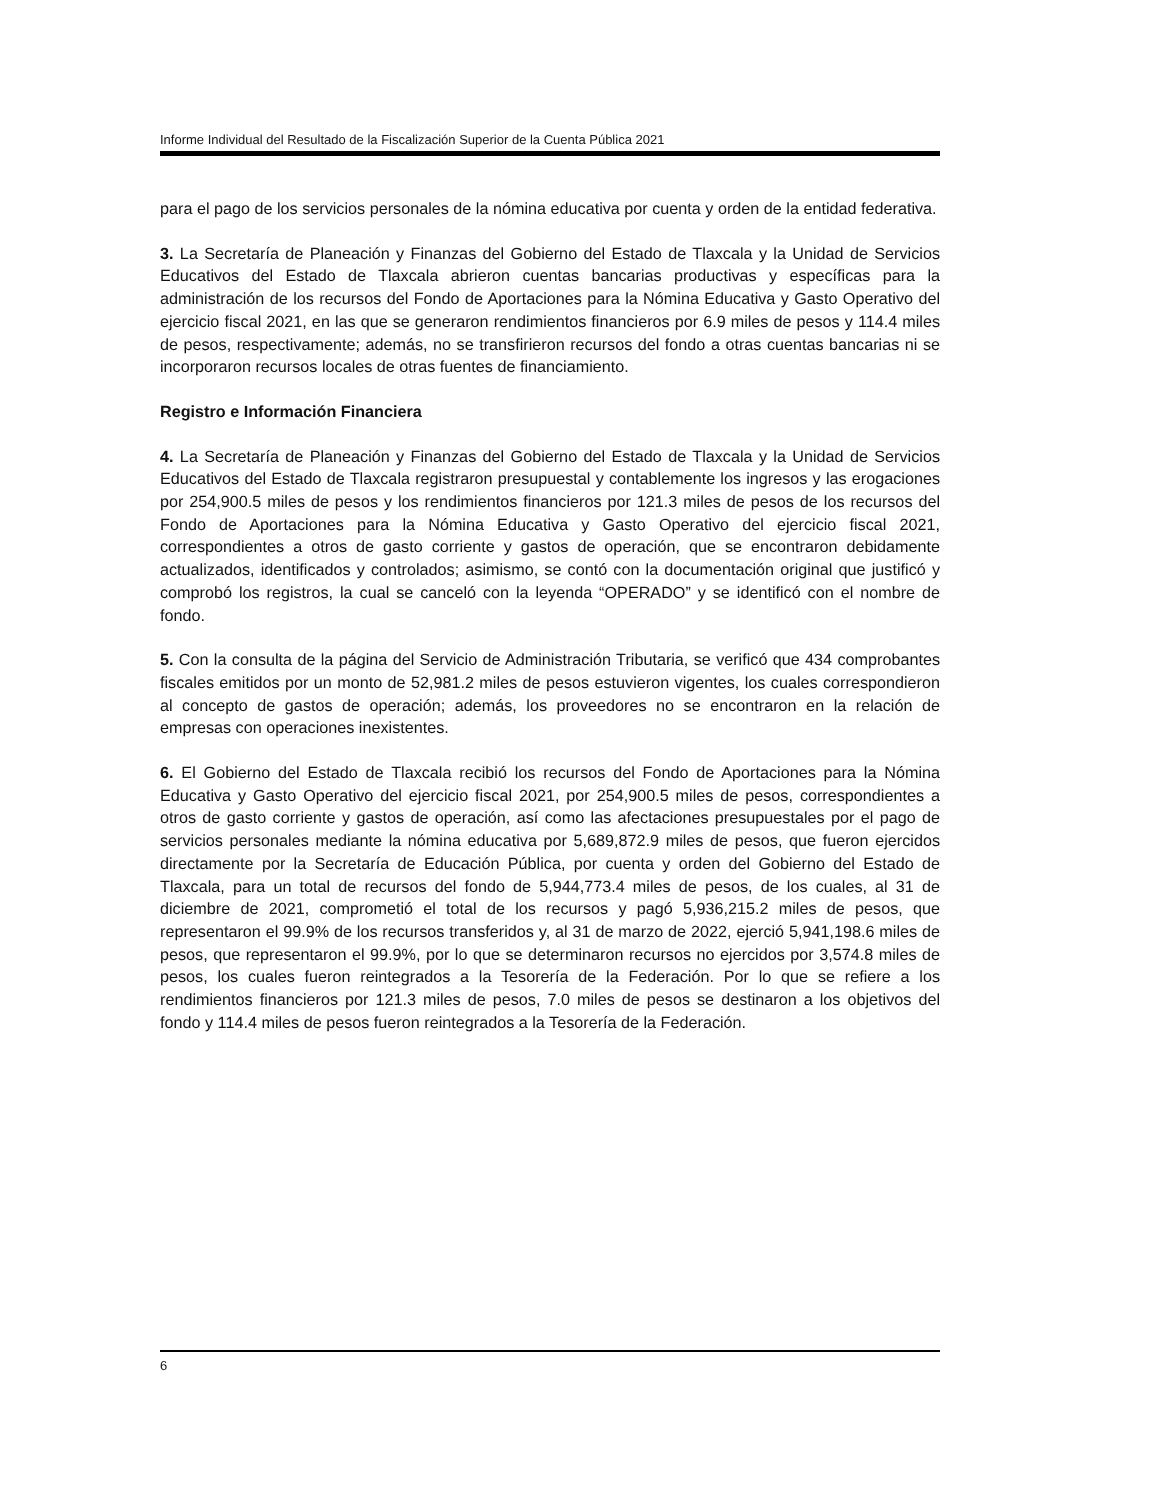Informe Individual del Resultado de la Fiscalización Superior de la Cuenta Pública 2021
para el pago de los servicios personales de la nómina educativa por cuenta y orden de la entidad federativa.
3. La Secretaría de Planeación y Finanzas del Gobierno del Estado de Tlaxcala y la Unidad de Servicios Educativos del Estado de Tlaxcala abrieron cuentas bancarias productivas y específicas para la administración de los recursos del Fondo de Aportaciones para la Nómina Educativa y Gasto Operativo del ejercicio fiscal 2021, en las que se generaron rendimientos financieros por 6.9 miles de pesos y 114.4 miles de pesos, respectivamente; además, no se transfirieron recursos del fondo a otras cuentas bancarias ni se incorporaron recursos locales de otras fuentes de financiamiento.
Registro e Información Financiera
4. La Secretaría de Planeación y Finanzas del Gobierno del Estado de Tlaxcala y la Unidad de Servicios Educativos del Estado de Tlaxcala registraron presupuestal y contablemente los ingresos y las erogaciones por 254,900.5 miles de pesos y los rendimientos financieros por 121.3 miles de pesos de los recursos del Fondo de Aportaciones para la Nómina Educativa y Gasto Operativo del ejercicio fiscal 2021, correspondientes a otros de gasto corriente y gastos de operación, que se encontraron debidamente actualizados, identificados y controlados; asimismo, se contó con la documentación original que justificó y comprobó los registros, la cual se canceló con la leyenda “OPERADO” y se identificó con el nombre de fondo.
5. Con la consulta de la página del Servicio de Administración Tributaria, se verificó que 434 comprobantes fiscales emitidos por un monto de 52,981.2 miles de pesos estuvieron vigentes, los cuales correspondieron al concepto de gastos de operación; además, los proveedores no se encontraron en la relación de empresas con operaciones inexistentes.
6. El Gobierno del Estado de Tlaxcala recibió los recursos del Fondo de Aportaciones para la Nómina Educativa y Gasto Operativo del ejercicio fiscal 2021, por 254,900.5 miles de pesos, correspondientes a otros de gasto corriente y gastos de operación, así como las afectaciones presupuestales por el pago de servicios personales mediante la nómina educativa por 5,689,872.9 miles de pesos, que fueron ejercidos directamente por la Secretaría de Educación Pública, por cuenta y orden del Gobierno del Estado de Tlaxcala, para un total de recursos del fondo de 5,944,773.4 miles de pesos, de los cuales, al 31 de diciembre de 2021, comprometió el total de los recursos y pagó 5,936,215.2 miles de pesos, que representaron el 99.9% de los recursos transferidos y, al 31 de marzo de 2022, ejerció 5,941,198.6 miles de pesos, que representaron el 99.9%, por lo que se determinaron recursos no ejercidos por 3,574.8 miles de pesos, los cuales fueron reintegrados a la Tesorería de la Federación. Por lo que se refiere a los rendimientos financieros por 121.3 miles de pesos, 7.0 miles de pesos se destinaron a los objetivos del fondo y 114.4 miles de pesos fueron reintegrados a la Tesorería de la Federación.
6